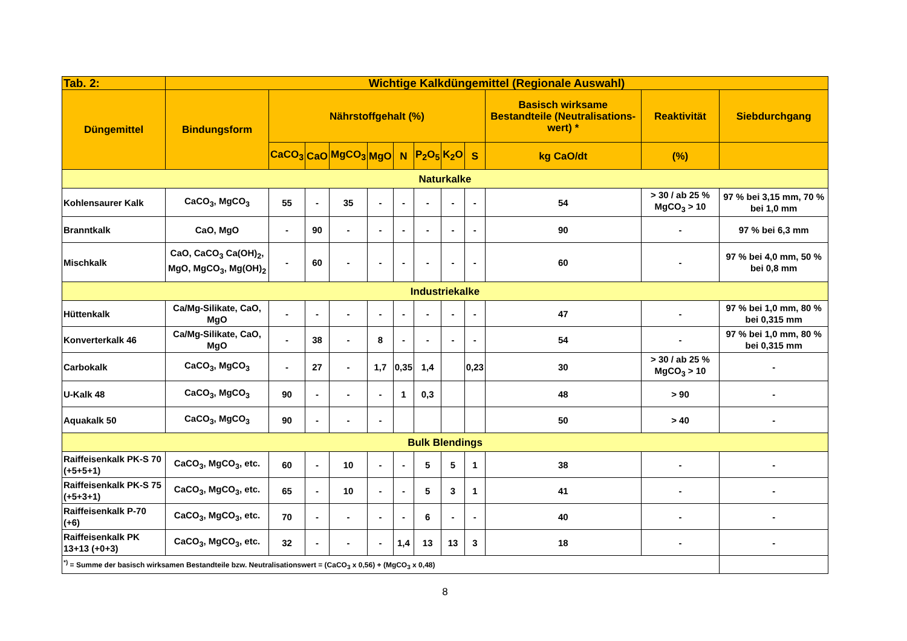| Tab. 2: | Wichtige Kalkdüngemittel (Regionale Auswahl) | | | | | | | | | | | |
| --- | --- | --- | --- | --- | --- | --- | --- | --- | --- | --- | --- | --- |
| Düngemittel | Bindungsform | Nährstoffgehalt (%) | | | | | | | | Basisch wirksame Bestandteile (Neutralisations-wert) * | Reaktivität | Siebdurchgang |
| | | CaCO<sub>3</sub> | CaO | MgCO<sub>3</sub> | MgO | N | P<sub>2</sub>O<sub>5</sub> | K<sub>2</sub>O | S | kg CaO/dt | (%) | |
| Naturkalke | | | | | | | | | | | | |
| Kohlensaurer Kalk | CaCO<sub>3</sub>, MgCO<sub>3</sub> | 55 | - | 35 | - | - | - | - | - | 54 | > 30 / ab 25 % MgCO<sub>3</sub> > 10 | 97 % bei 3,15 mm, 70 % bei 1,0 mm |
| Branntkalk | CaO, MgO | - | 90 | - | - | - | - | - | - | 90 | - | 97 % bei 6,3 mm |
| Mischkalk | CaO, CaCO<sub>3</sub> Ca(OH)<sub>2</sub>, MgO, MgCO<sub>3</sub>, Mg(OH)<sub>2</sub> | - | 60 | - | - | - | - | - | - | 60 | - | 97 % bei 4,0 mm, 50 % bei 0,8 mm |
| Industriekalke | | | | | | | | | | | | |
| Hüttenkalk | Ca/Mg-Silikate, CaO, MgO | - | - | - | - | - | - | - | - | 47 | - | 97 % bei 1,0 mm, 80 % bei 0,315 mm |
| Konverterkalk 46 | Ca/Mg-Silikate, CaO, MgO | - | 38 | - | 8 | - | - | - | - | 54 | - | 97 % bei 1,0 mm, 80 % bei 0,315 mm |
| Carbokalk | CaCO<sub>3</sub>, MgCO<sub>3</sub> | - | 27 | - | 1,7 | 0,35 | 1,4 | | 0,23 | 30 | > 30 / ab 25 % MgCO<sub>3</sub> > 10 | - |
| U-Kalk 48 | CaCO<sub>3</sub>, MgCO<sub>3</sub> | 90 | - | - | - | 1 | 0,3 | | | 48 | > 90 | - |
| Aquakalk 50 | CaCO<sub>3</sub>, MgCO<sub>3</sub> | 90 | - | - | - | | | | | 50 | > 40 | - |
| Bulk Blendings | | | | | | | | | | | | |
| Raiffeisenkalk PK-S 70 (+5+5+1) | CaCO<sub>3</sub>, MgCO<sub>3</sub>, etc. | 60 | - | 10 | - | - | 5 | 5 | 1 | 38 | - | - |
| Raiffeisenkalk PK-S 75 (+5+3+1) | CaCO<sub>3</sub>, MgCO<sub>3</sub>, etc. | 65 | - | 10 | - | - | 5 | 3 | 1 | 41 | - | - |
| Raiffeisenkalk P-70 (+6) | CaCO<sub>3</sub>, MgCO<sub>3</sub>, etc. | 70 | - | - | - | - | 6 | - | - | 40 | - | - |
| Raiffeisenkalk PK 13+13 (+0+3) | CaCO<sub>3</sub>, MgCO<sub>3</sub>, etc. | 32 | - | - | - | 1,4 | 13 | 13 | 3 | 18 | - | - |
| <sup>*)</sup> = Summe der basisch wirksamen Bestandteile bzw. Neutralisationswert = (CaCO<sub>3</sub> x 0,56) + (MgCO<sub>3</sub> x 0,48) | | | | | | | | | | | | |
8